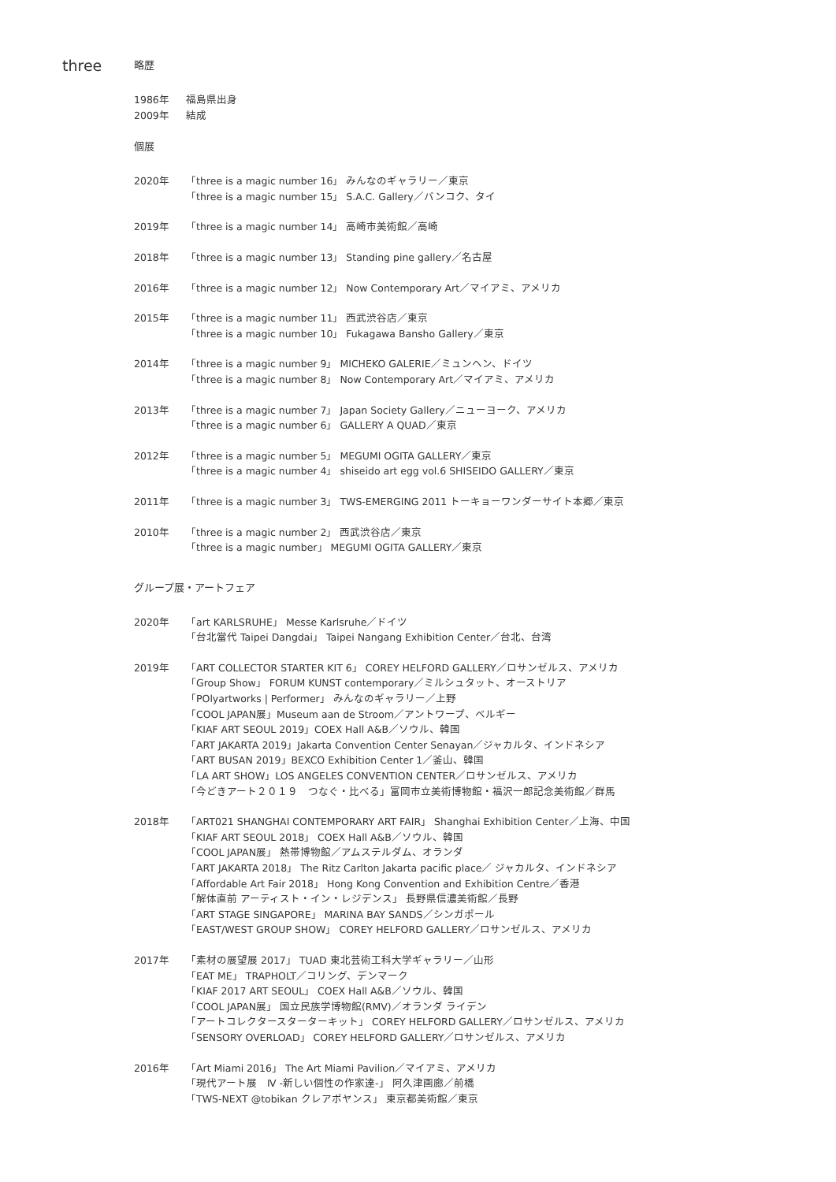three
略歴
1986年
2009年
福島県出身
結成
個展
2020年 「three is a magic number 16」 みんなのギャラリー／東京
「three is a magic number 15」 S.A.C. Gallery／バンコク、タイ
2019年 「three is a magic number 14」 高崎市美術館／高崎
2018年 「three is a magic number 13」 Standing pine gallery／名古屋
2016年 「three is a magic number 12」 Now Contemporary Art／マイアミ、アメリカ
2015年 「three is a magic number 11」 西武渋谷店／東京
「three is a magic number 10」 Fukagawa Bansho Gallery／東京
2014年 「three is a magic number 9」 MICHEKO GALERIE／ミュンヘン、ドイツ
「three is a magic number 8」 Now Contemporary Art／マイアミ、アメリカ
2013年 「three is a magic number 7」 Japan Society Gallery／ニューヨーク、アメリカ
「three is a magic number 6」 GALLERY A QUAD／東京
2012年 「three is a magic number 5」 MEGUMI OGITA GALLERY／東京
「three is a magic number 4」 shiseido art egg vol.6 SHISEIDO GALLERY／東京
2011年 「three is a magic number 3」 TWS-EMERGING 2011 トーキョーワンダーサイト本郷／東京
2010年 「three is a magic number 2」 西武渋谷店／東京
「three is a magic number」 MEGUMI OGITA GALLERY／東京
グループ展・アートフェア
2020年 「art KARLSRUHE」 Messe Karlsruhe／ドイツ
「台北當代 Taipei Dangdai」 Taipei Nangang Exhibition Center／台北、台湾
2019年 「ART COLLECTOR STARTER KIT 6」 COREY HELFORD GALLERY／ロサンゼルス、アメリカ
「Group Show」 FORUM KUNST contemporary／ミルシュタット、オーストリア
「POlyartworks | Performer」 みんなのギャラリー／上野
「COOL JAPAN展」Museum aan de Stroom／アントワープ、ベルギー
「KIAF ART SEOUL 2019」COEX Hall A&B／ソウル、韓国
「ART JAKARTA 2019」Jakarta Convention Center Senayan／ジャカルタ、インドネシア
「ART BUSAN 2019」BEXCO Exhibition Center 1／釜山、韓国
「LA ART SHOW」LOS ANGELES CONVENTION CENTER／ロサンゼルス、アメリカ
「今どきアート２０１９　つなぐ・比べる」富岡市立美術博物館・福沢一郎記念美術館／群馬
2018年 「ART021 SHANGHAI CONTEMPORARY ART FAIR」 Shanghai Exhibition Center／上海、中国
「KIAF ART SEOUL 2018」 COEX Hall A&B／ソウル、韓国
「COOL JAPAN展」 熱帯博物館／アムステルダム、オランダ
「ART JAKARTA 2018」 The Ritz Carlton Jakarta pacific place／ ジャカルタ、インドネシア
「Affordable Art Fair 2018」 Hong Kong Convention and Exhibition Centre／香港
「解体直前 アーティスト・イン・レジデンス」 長野県信濃美術館／長野
「ART STAGE SINGAPORE」 MARINA BAY SANDS／シンガポール
「EAST/WEST GROUP SHOW」 COREY HELFORD GALLERY／ロサンゼルス、アメリカ
2017年 「素材の展望展 2017」 TUAD 東北芸術工科大学ギャラリー／山形
「EAT ME」 TRAPHOLT／コリング、デンマーク
「KIAF 2017 ART SEOUL」 COEX Hall A&B／ソウル、韓国
「COOL JAPAN展」 国立民族学博物館(RMV)／オランダ ライデン
「アートコレクタースターターキット」 COREY HELFORD GALLERY／ロサンゼルス、アメリカ
「SENSORY OVERLOAD」 COREY HELFORD GALLERY／ロサンゼルス、アメリカ
2016年 「Art Miami 2016」 The Art Miami Pavilion／マイアミ、アメリカ
「現代アート展　Ⅳ -新しい個性の作家達-」 阿久津画廊／前橋
「TWS-NEXT @tobikan クレアボヤンス」 東京都美術館／東京